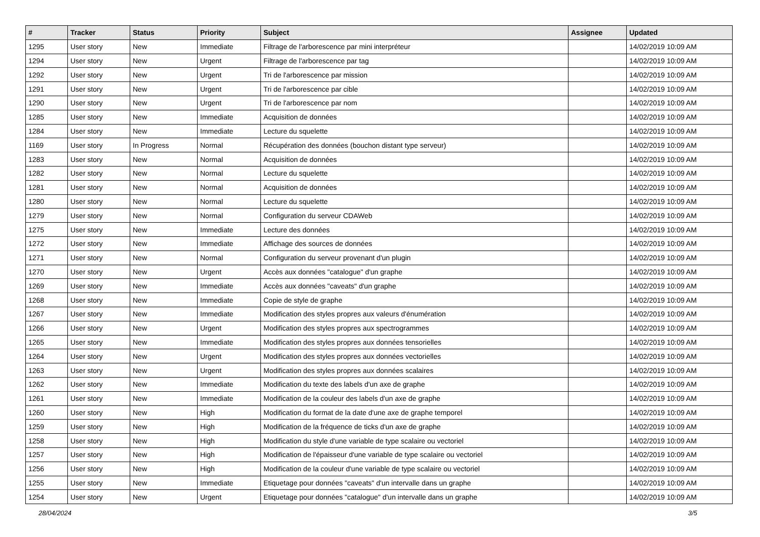| # | Tracker | Status | Priority | Subject | Assignee | Updated |
| --- | --- | --- | --- | --- | --- | --- |
| 1295 | User story | New | Immediate | Filtrage de l'arborescence par mini interpréteur | | 14/02/2019 10:09 AM |
| 1294 | User story | New | Urgent | Filtrage de l'arborescence par tag | | 14/02/2019 10:09 AM |
| 1292 | User story | New | Urgent | Tri de l'arborescence par mission | | 14/02/2019 10:09 AM |
| 1291 | User story | New | Urgent | Tri de l'arborescence par cible | | 14/02/2019 10:09 AM |
| 1290 | User story | New | Urgent | Tri de l'arborescence par nom | | 14/02/2019 10:09 AM |
| 1285 | User story | New | Immediate | Acquisition de données | | 14/02/2019 10:09 AM |
| 1284 | User story | New | Immediate | Lecture du squelette | | 14/02/2019 10:09 AM |
| 1169 | User story | In Progress | Normal | Récupération des données (bouchon distant type serveur) | | 14/02/2019 10:09 AM |
| 1283 | User story | New | Normal | Acquisition de données | | 14/02/2019 10:09 AM |
| 1282 | User story | New | Normal | Lecture du squelette | | 14/02/2019 10:09 AM |
| 1281 | User story | New | Normal | Acquisition de données | | 14/02/2019 10:09 AM |
| 1280 | User story | New | Normal | Lecture du squelette | | 14/02/2019 10:09 AM |
| 1279 | User story | New | Normal | Configuration du serveur CDAWeb | | 14/02/2019 10:09 AM |
| 1275 | User story | New | Immediate | Lecture des données | | 14/02/2019 10:09 AM |
| 1272 | User story | New | Immediate | Affichage des sources de données | | 14/02/2019 10:09 AM |
| 1271 | User story | New | Normal | Configuration du serveur provenant d'un plugin | | 14/02/2019 10:09 AM |
| 1270 | User story | New | Urgent | Accès aux données "catalogue" d'un graphe | | 14/02/2019 10:09 AM |
| 1269 | User story | New | Immediate | Accès aux données "caveats" d'un graphe | | 14/02/2019 10:09 AM |
| 1268 | User story | New | Immediate | Copie de style de graphe | | 14/02/2019 10:09 AM |
| 1267 | User story | New | Immediate | Modification des styles propres aux valeurs d'énumération | | 14/02/2019 10:09 AM |
| 1266 | User story | New | Urgent | Modification des styles propres aux spectrogrammes | | 14/02/2019 10:09 AM |
| 1265 | User story | New | Immediate | Modification des styles propres aux données tensorielles | | 14/02/2019 10:09 AM |
| 1264 | User story | New | Urgent | Modification des styles propres aux données vectorielles | | 14/02/2019 10:09 AM |
| 1263 | User story | New | Urgent | Modification des styles propres aux données scalaires | | 14/02/2019 10:09 AM |
| 1262 | User story | New | Immediate | Modification du texte des labels d'un axe de graphe | | 14/02/2019 10:09 AM |
| 1261 | User story | New | Immediate | Modification de la couleur des labels d'un axe de graphe | | 14/02/2019 10:09 AM |
| 1260 | User story | New | High | Modification du format de la date d'une axe de graphe temporel | | 14/02/2019 10:09 AM |
| 1259 | User story | New | High | Modification de la fréquence de ticks d'un axe de graphe | | 14/02/2019 10:09 AM |
| 1258 | User story | New | High | Modification du style d'une variable de type scalaire ou vectoriel | | 14/02/2019 10:09 AM |
| 1257 | User story | New | High | Modification de l'épaisseur d'une variable de type scalaire ou vectoriel | | 14/02/2019 10:09 AM |
| 1256 | User story | New | High | Modification de la couleur d'une variable de type scalaire ou vectoriel | | 14/02/2019 10:09 AM |
| 1255 | User story | New | Immediate | Etiquetage pour données "caveats" d'un intervalle dans un graphe | | 14/02/2019 10:09 AM |
| 1254 | User story | New | Urgent | Etiquetage pour données "catalogue" d'un intervalle dans un graphe | | 14/02/2019 10:09 AM |
28/04/2024 3/5